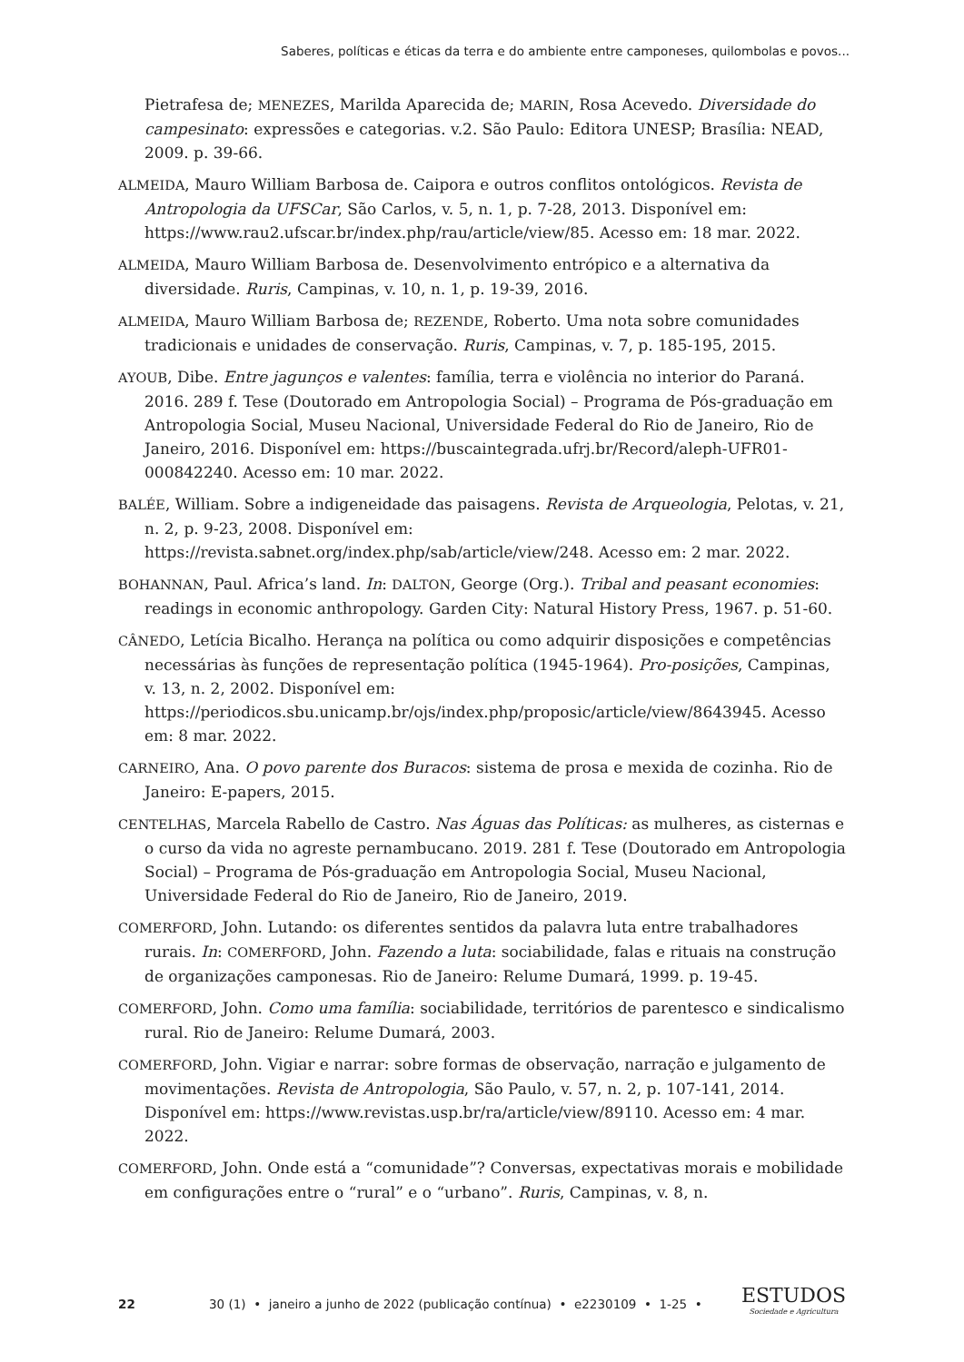Saberes, políticas e éticas da terra e do ambiente entre camponeses, quilombolas e povos...
Pietrafesa de; MENEZES, Marilda Aparecida de; MARIN, Rosa Acevedo. Diversidade do campesinato: expressões e categorias. v.2. São Paulo: Editora UNESP; Brasília: NEAD, 2009. p. 39-66.
ALMEIDA, Mauro William Barbosa de. Caipora e outros conflitos ontológicos. Revista de Antropologia da UFSCar, São Carlos, v. 5, n. 1, p. 7-28, 2013. Disponível em: https://www.rau2.ufscar.br/index.php/rau/article/view/85. Acesso em: 18 mar. 2022.
ALMEIDA, Mauro William Barbosa de. Desenvolvimento entrópico e a alternativa da diversidade. Ruris, Campinas, v. 10, n. 1, p. 19-39, 2016.
ALMEIDA, Mauro William Barbosa de; REZENDE, Roberto. Uma nota sobre comunidades tradicionais e unidades de conservação. Ruris, Campinas, v. 7, p. 185-195, 2015.
AYOUB, Dibe. Entre jagunços e valentes: família, terra e violência no interior do Paraná. 2016. 289 f. Tese (Doutorado em Antropologia Social) – Programa de Pós-graduação em Antropologia Social, Museu Nacional, Universidade Federal do Rio de Janeiro, Rio de Janeiro, 2016. Disponível em: https://buscaintegrada.ufrj.br/Record/aleph-UFR01-000842240. Acesso em: 10 mar. 2022.
BALÉE, William. Sobre a indigeneidade das paisagens. Revista de Arqueologia, Pelotas, v. 21, n. 2, p. 9-23, 2008. Disponível em: https://revista.sabnet.org/index.php/sab/article/view/248. Acesso em: 2 mar. 2022.
BOHANNAN, Paul. Africa’s land. In: DALTON, George (Org.). Tribal and peasant economies: readings in economic anthropology. Garden City: Natural History Press, 1967. p. 51-60.
CÂNEDO, Letícia Bicalho. Herança na política ou como adquirir disposições e competências necessárias às funções de representação política (1945-1964). Pro-posições, Campinas, v. 13, n. 2, 2002. Disponível em: https://periodicos.sbu.unicamp.br/ojs/index.php/proposic/article/view/8643945. Acesso em: 8 mar. 2022.
CARNEIRO, Ana. O povo parente dos Buracos: sistema de prosa e mexida de cozinha. Rio de Janeiro: E-papers, 2015.
CENTELHAS, Marcela Rabello de Castro. Nas Águas das Políticas: as mulheres, as cisternas e o curso da vida no agreste pernambucano. 2019. 281 f. Tese (Doutorado em Antropologia Social) – Programa de Pós-graduação em Antropologia Social, Museu Nacional, Universidade Federal do Rio de Janeiro, Rio de Janeiro, 2019.
COMERFORD, John. Lutando: os diferentes sentidos da palavra luta entre trabalhadores rurais. In: COMERFORD, John. Fazendo a luta: sociabilidade, falas e rituais na construção de organizações camponesas. Rio de Janeiro: Relume Dumará, 1999. p. 19-45.
COMERFORD, John. Como uma família: sociabilidade, territórios de parentesco e sindicalismo rural. Rio de Janeiro: Relume Dumará, 2003.
COMERFORD, John. Vigiar e narrar: sobre formas de observação, narração e julgamento de movimentações. Revista de Antropologia, São Paulo, v. 57, n. 2, p. 107-141, 2014. Disponível em: https://www.revistas.usp.br/ra/article/view/89110. Acesso em: 4 mar. 2022.
COMERFORD, John. Onde está a “comunidade”? Conversas, expectativas morais e mobilidade em configurações entre o “rural” e o “urbano”. Ruris, Campinas, v. 8, n.
22 30 (1) • janeiro a junho de 2022 (publicação contínua) • e2230109 • 1-25 •
ESTUDOS
Sociedade e Agricultura